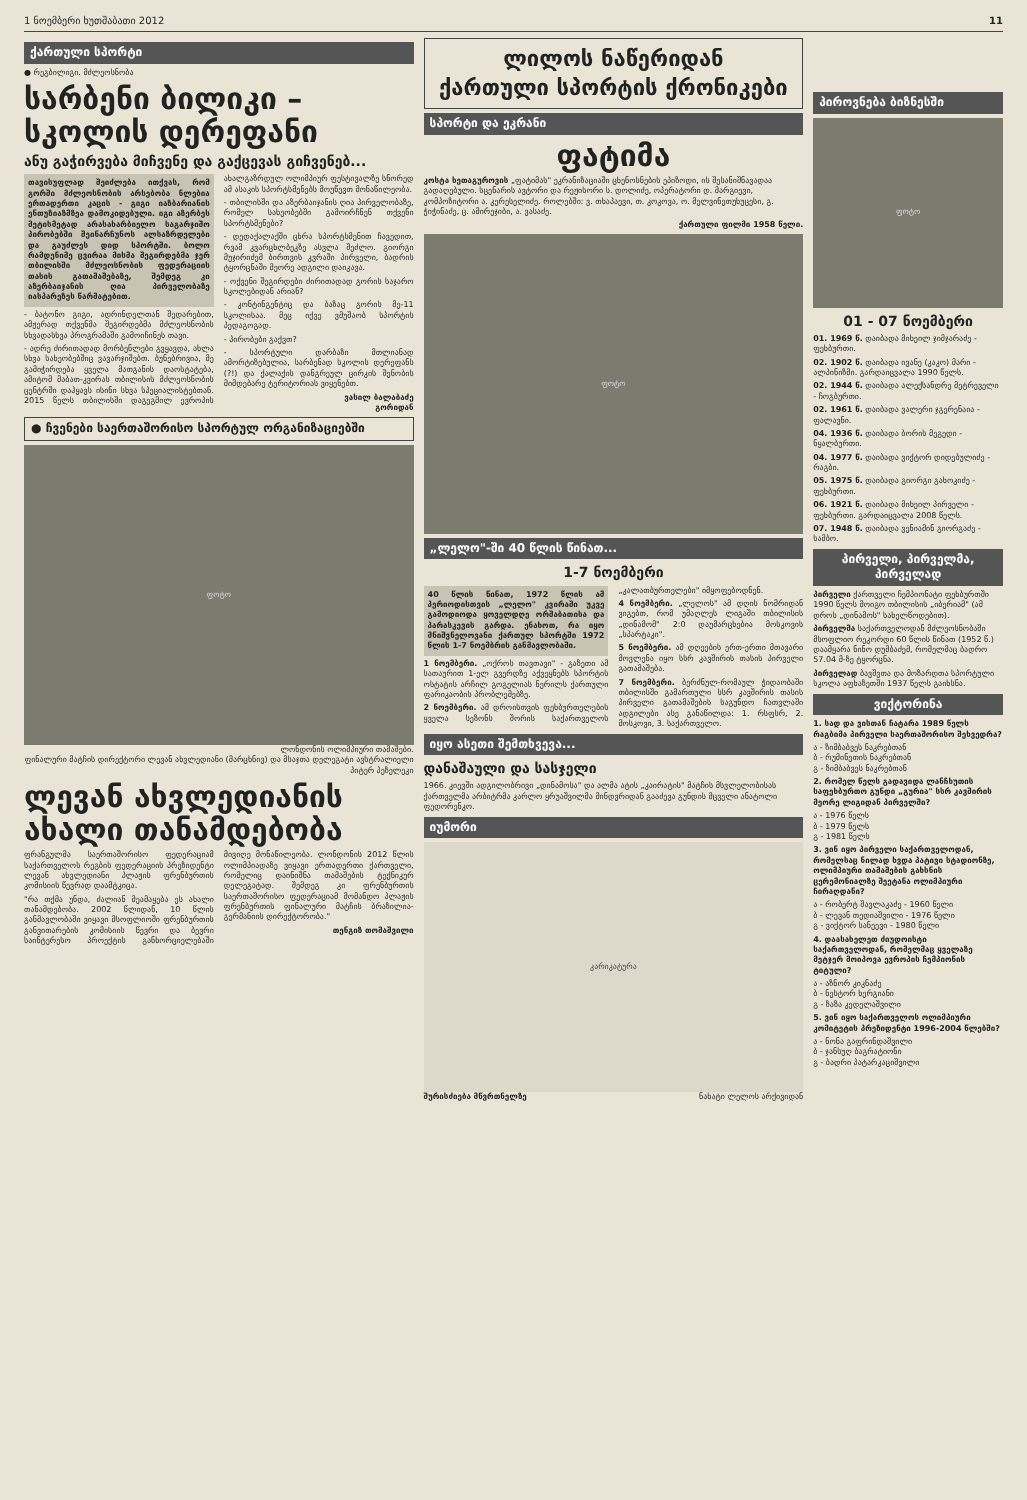1 ნოემბერი ხუთშაბათი 2012 11
ქართული სპორტი
● რეგბილიგი. მძლეოსნობა
სარბენი ბილიკი – სკოლის დერეფანი
ანუ გაჭირვება მიჩვენე და გაქცევას გიჩვენებ...
თავისუფლად შეიძლება ითქვას, რომ გორში მძლეოსნობის არსებობა ნლებია ერთადერთი კაცის - გიგი იაზბარიანის ენთუზიაზმზეა დამოკიდებული. იგი აზერბეს მეტისმეტად არასახარბიელო საგარჯიშო პირობებში შეინარჩუნოს ალსაზრდელები და გაუძლეს დიდ სპორტში. ბოლო რამდენიმე ცვირაა მისმა შეგირდებმა ჯერ თბილისში მძლეოსნობის ფედერაციის თასის გათამაშებაზე, შემდეგ კი აზერბაიჯანის ღია პირველობაზე იასპარეზეს წარმატებით.
- ბატონო გიგი, ადრინდელთან შედარებით, ამჟერად თქვენმა შეგირდებმა მძლეოსნობის სხვადასხვა პროგრამაში გამოიჩინეს თავი.
- ადრე ძირითადად მორბენლები გვყავდა, ახლა სხვა სახეობებშიც ვავარჯიშებთ. ბუნებრივია, მე გამიჭირდება ყველა მათგანის დაოსტატება, ამიტომ მაბათ-კვირას თბილისის მძლეოსნობის ცენტრში დაჰყავს ისინი სხვა სპეციალისტებთან. 2015 წელს თბილისში დაგეგმილ ევროპის ახალგაზრდულ ოლიმპიურ ფესტივალზე სნორედ ამ ასაკის სპორტსმენებს მოუწევთ მონაწილეობა.
- თბილისში და აზერბაიჯანის ღია პირველობაზე, რომელ სახეობებში გამოირჩნენ თქვენი სპორტსმენები?
- დედაქალაქში ცხრა სპორტსმენით ჩავედით, რვამ კვარცხლბეკზე ასვლა შეძლო. გიორგი მუჯირიძემ ბირთვის კვრაში პირველი, ბადრის ტყორცნაში მეორე ადგილი დაიკავა.
- ოქვენი შეგირდები ძირითადად გორის საჯარო სკოლებიდან არიან?
- კონტინგენტიც და ბაზაც გორის მე-11 სკოლისაა. მეც იქვე ვმუშაობ სპორტის პედაგოგად.
- პირობები გაქვთ?
- სპორტული დარბაზი მთლიანად ამორტიზებულია, სარბენად სკოლის დერეფანს (?!) და ქალაქის დანგრეულ ცირკის შენობის მიმდებარე ტერიტორიას ვიყენებთ.
ვასილ ბალაბაძე
გორიდან
● ჩვენები საერთაშორისო სპორტულ ორგანიზაციებში
ფოტო
ლონდონის ოლიმპიური თამაშები.
ფინალური მატჩის დირექტორი ლევან ახვლედიანი (მარცხნივ) და მსაჯთა დელეგატი ავსტრალიელი პიტერ პეზელეკი
ლევან ახვლედიანის ახალი თანამდებობა
ფრანგულმა საერთაშორისო ფედერაციამ საქართველოს რეგბის ფედერაციის პრეზიდენტი ლევან ახვლედიანი პლაჟის ფრენბურთის კომისიის წევრად დაამტკიცა.
"რა თქმა უნდა, ძალიან მეამაყება ეს ახალი თანამდებობა. 2002 წლიდან, 10 წლის განმავლობაში ვიყავი მსოფლიოში ფრენბურთის განვითარების კომისიის წევრი და ბევრი საინტერესო პროექტის განხორციელებაში მივიღე მონაწილეობა. ლონდონის 2012 წლის ოლიმპიადაზე ვიყავი ერთადერთი ქართველი, რომელიც დაინიშნა თამაშების ტექნიკურ დელეგატად. შემდეგ კი ფრენბურთის საერთაშორისო ფედერაციამ მომანდო პლაჟის ფრენბურთის ფინალური მატჩის ბრაზილია-გერმანიის დირექტორობა."
თენგიზ თომაშვილი
ლილოს ნაწერიდან
ქართული სპორტის ქრონიკები
სპორტი და ეკრანი
ფატიმა
კოსტა ხეთაგუროვის „ფატიმას" ეკრანიზაციაში ცხენოსნების ეპიზოდი, ის შესანიშნავადაა გადაღებული. სცენარის ავტორი და რეჟისორი ს. დოლიძე, ოპერატორი დ. მარგიევი, კომპოზიტორი ა. კერესელიძე. როლებში: ვ. თხაპაევი, თ. კოკოვა, ო. მელვინეთუხუცესი, გ. ჭიჭინაძე, ც. ამირეჯიბი, ა. ვასაძე.
ქართული ფილმი 1958 წელი.
ფოტო
„ლელო"-ში 40 წლის წინათ...
1-7 ნოემბერი
40 წლის წინათ, 1972 წლის ამ პერიოდისთვის „ლელო" კვირაში უკვე გამოდიოდა ყოველდღე ორშაბათისა და პარასკევის გარდა. ენახოთ, რა იყო მნიშვნელოვანი ქართულ სპორტში 1972 წლის 1-7 ნოემბრის განმავლობაში.
1 ნოემბერი. „ოქროს თავთავი" - გაზეთი ამ სათაურით 1-ელ გვერდზე აქვეყნებს სპორტის ოსტატის არჩილ გოგელიას ნერილს ქართული ფარიკაობის პრობლემებზე.
2 ნოემბერი. ამ დროისთვის ფეხბურთელების ყველა სეზონს შორის საქართველოს „კალათბურთელები" იმყოფებოდნენ.
4 ნოემბერი. „ლელოს" ამ დღის ნომრიდან ვიგებთ, რომ უმაღლეს ლიგაში თბილისის „დინამომ" 2:0 დაუმარცხებია მოსკოვის „სპარტაკი".
5 ნოემბერი. ამ დღეების ერთ-ერთი მთავარი მოვლენა იყო სსრ კავშირის თასის პირველი გათამაშება.
7 ნოემბერი. ბერძნულ-რომაულ ჭიდაობაში თბილისში გამართული სსრ კავშირის თასის პირველი გათამაშების საგუნდო ჩათვლაში ადგილები ასე განაწილდა: 1. რსფსრ, 2. მოსკოვი, 3. საქართველო.
იყო ასეთი შემთხვევა...
დანაშაული და სასჯელი
1966. კიევში ადგილობრივი „დინამოსა" და ალმა ატის „კაირატის" მატჩის მსვლელობისას ქართველმა არბიტრმა კარლო ყრუაშვილმა მინდვრიდან გააძევა გუნდის მცველი ანატოლი ფედორენკო.
იუმორი
კარიკატურა
შურისძიება მწვრთნელზე ნახატი ლელოს არქივიდან
პიროვნება ბიზნესში
ფოტო
01 - 07 ნოემბერი
01. 1969 წ. დაიბადა მიხეილ ჯიმჯარაძე - ფეხბურთი.
02. 1902 წ. დაიბადა ივანე (კაკო) მარი - ალპინიზმი. გარდაიცვალა 1990 წელს.
02. 1944 წ. დაიბადა ალექსანდრე მეტრეველი - ჩოგბურთი.
02. 1961 წ. დაიბადა ვალერი ჯგერენაია - ფალავნი.
04. 1936 წ. დაიბადა ბორის მეგედი - ნყალბურთი.
04. 1977 წ. დაიბადა ვიქტორ დიდებულიძე - რაგბი.
05. 1975 წ. დაიბადა გიორგი გახოკიძე - ფეხბურთი.
06. 1921 წ. დაიბადა მიხეილ პირველი - ფეხბურთი. გარდაიცვალა 2008 წელს.
07. 1948 წ. დაიბადა ვენიამინ გიორგაძე - სამბო.
პირველი, პირველმა, პირველად
პირველი ქართველი ჩემპიონატი ფეხბურთში 1990 წელს მოიგო თბილისის „იბერიამ" (ამ დროს „დინამოს" სახელწოდებით).
პირველმა საქართველოდან მძლეოსნობაში მსოფლიო რეკორდი 60 წლის წინათ (1952 წ.) დაამყარა ნინო დუმბაძემ, რომელმაც ბადრო 57.04 მ-ზე ტყორცნა.
პირველად ბავშვთა და მოზარდთა სპორტული სკოლა აფხაზეთში 1937 წელს გაიხსნა.
ვიქტორინა
1. სად და ვისთან ჩატარა 1989 წელს რაგბიმა პირველი საერთაშორისო შეხვედრა?
ა - ზიმბაბვეს ნაკრებთან
ბ - რუმინეთის ნაკრებთან
გ - ზიმბაბვეს ნაკრებთან
2. რომელ წელს გადავიდა ლანჩხუთის საფეხბურთო გუნდი „გურია" სსრ კავშირის მეორე ლიგიდან პირველში?
ა - 1976 წელს
ბ - 1979 წელს
გ - 1981 წელს
3. ვინ იყო პირველი საქართველოდან, რომელსაც ნილად ხვდა პატივი სტადიონზე, ოლიმპიური თამაშების გახსნის ცერემონიალზე შეეტანა ოლიმპიური ჩირაღდანი?
ა - რობერტ შავლაკაძე - 1960 წელი
ბ - ლევან თედიაშვილი - 1976 წელი
გ - ვიქტორ სანეევი - 1980 წელი
4. დაასახელეთ ძიუდოისტი საქართველოდან, რომელმაც ყველაზე მეტჯერ მოიპოვა ევროპის ჩემპიონის ტიტული?
ა - აზნორ კიკნაძე
ბ - ნესტორ ხერგიანი
გ - ზაზა კედელაშვილი
5. ვინ იყო საქართველოს ოლიმპიური კომიტეტის პრეზიდენტი 1996-2004 წლებში?
ა - ნონა გაფრინდაშვილი
ბ - ჯანსუღ ბაგრატიონი
გ - ბადრი პატარკაციშვილი